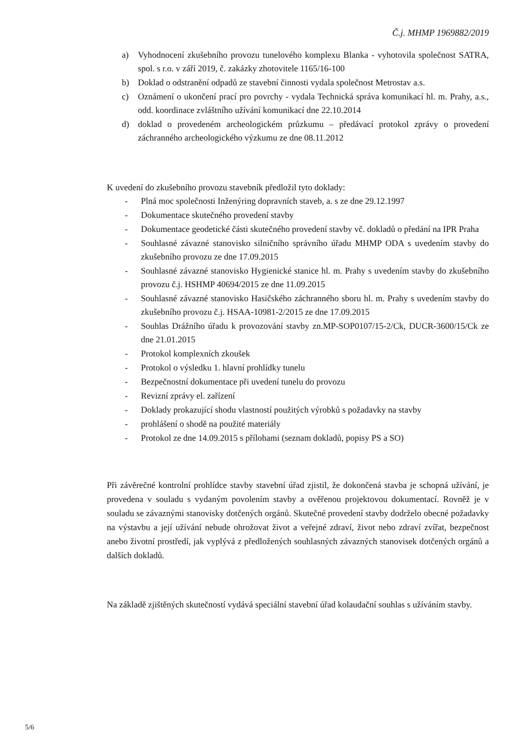Č.j. MHMP 1969882/2019
a) Vyhodnocení zkušebního provozu tunelového komplexu Blanka - vyhotovila společnost SATRA, spol. s r.o. v září 2019, č. zakázky zhotovitele 1165/16-100
b) Doklad o odstranění odpadů ze stavební činnosti vydala společnost Metrostav a.s.
c) Oznámení o ukončení prací pro povrchy - vydala Technická správa komunikací hl. m. Prahy, a.s., odd. koordinace zvláštního užívání komunikací dne 22.10.2014
d) doklad o provedeném archeologickém průzkumu – předávací protokol zprávy o provedení záchranného archeologického výzkumu ze dne 08.11.2012
K uvedení do zkušebního provozu stavebník předložil tyto doklady:
- Plná moc společnosti Inženýring dopravních staveb, a. s ze dne 29.12.1997
- Dokumentace skutečného provedení stavby
- Dokumentace geodetické části skutečného provedení stavby vč. dokladů o předání na IPR Praha
- Souhlasné závazné stanovisko silničního správního úřadu MHMP ODA s uvedením stavby do zkušebního provozu ze dne 17.09.2015
- Souhlasné závazné stanovisko Hygienické stanice hl. m. Prahy s uvedením stavby do zkušebního provozu č.j. HSHMP 40694/2015 ze dne 11.09.2015
- Souhlasné závazné stanovisko Hasičského záchranného sboru hl. m. Prahy s uvedením stavby do zkušebního provozu č.j. HSAA-10981-2/2015 ze dne 17.09.2015
- Souhlas Drážního úřadu k provozování stavby zn.MP-SOP0107/15-2/Ck, DUCR-3600/15/Ck ze dne 21.01.2015
- Protokol komplexních zkoušek
- Protokol o výsledku 1. hlavní prohlídky tunelu
- Bezpečnostní dokumentace při uvedení tunelu do provozu
- Revizní zprávy el. zařízení
- Doklady prokazující shodu vlastností použitých výrobků s požadavky na stavby
- prohlášení o shodě na použité materiály
- Protokol ze dne 14.09.2015 s přílohami (seznam dokladů, popisy PS a SO)
Při závěrečné kontrolní prohlídce stavby stavební úřad zjistil, že dokončená stavba je schopná užívání, je provedena v souladu s vydaným povolením stavby a ověřenou projektovou dokumentací. Rovněž je v souladu se závaznými stanovisky dotčených orgánů. Skutečné provedení stavby dodrželo obecné požadavky na výstavbu a její užívání nebude ohrožovat život a veřejné zdraví, život nebo zdraví zvířat, bezpečnost anebo životní prostředí, jak vyplývá z předložených souhlasných závazných stanovisek dotčených orgánů a dalších dokladů.
Na základě zjištěných skutečností vydává speciální stavební úřad kolaudační souhlas s užíváním stavby.
5/6